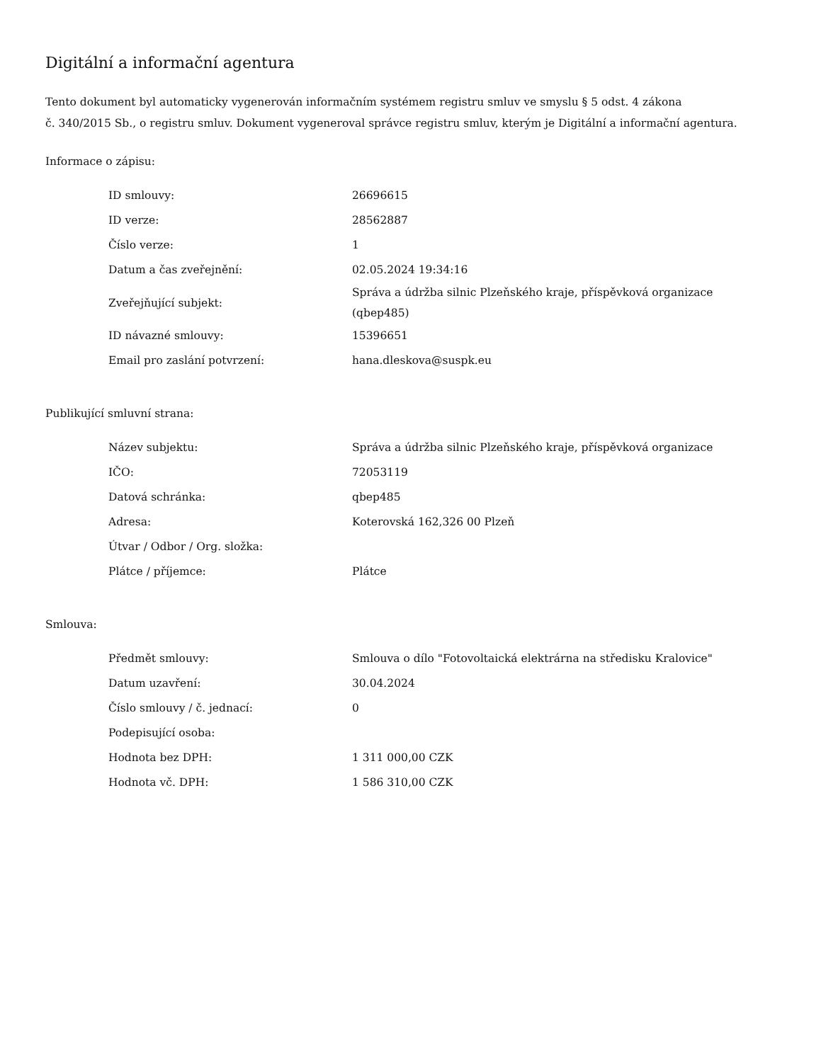Digitální a informační agentura
Tento dokument byl automaticky vygenerován informačním systémem registru smluv ve smyslu § 5 odst. 4 zákona
č. 340/2015 Sb., o registru smluv. Dokument vygeneroval správce registru smluv, kterým je Digitální a informační agentura.
Informace o zápisu:
| ID smlouvy: | 26696615 |
| ID verze: | 28562887 |
| Číslo verze: | 1 |
| Datum a čas zveřejnění: | 02.05.2024 19:34:16 |
| Zveřejňující subjekt: | Správa a údržba silnic Plzeňského kraje, příspěvková organizace (qbep485) |
| ID návazné smlouvy: | 15396651 |
| Email pro zaslání potvrzení: | hana.dleskova@suspk.eu |
Publikující smluvní strana:
| Název subjektu: | Správa a údržba silnic Plzeňského kraje, příspěvková organizace |
| IČO: | 72053119 |
| Datová schránka: | qbep485 |
| Adresa: | Koterovská 162,326 00 Plzeň |
| Útvar / Odbor / Org. složka: | |
| Plátce / příjemce: | Plátce |
Smlouva:
| Předmět smlouvy: | Smlouva o dílo "Fotovoltaická elektrárna na středisku Kralovice" |
| Datum uzavření: | 30.04.2024 |
| Číslo smlouvy / č. jednací: | 0 |
| Podepisující osoba: | |
| Hodnota bez DPH: | 1 311 000,00 CZK |
| Hodnota vč. DPH: | 1 586 310,00 CZK |